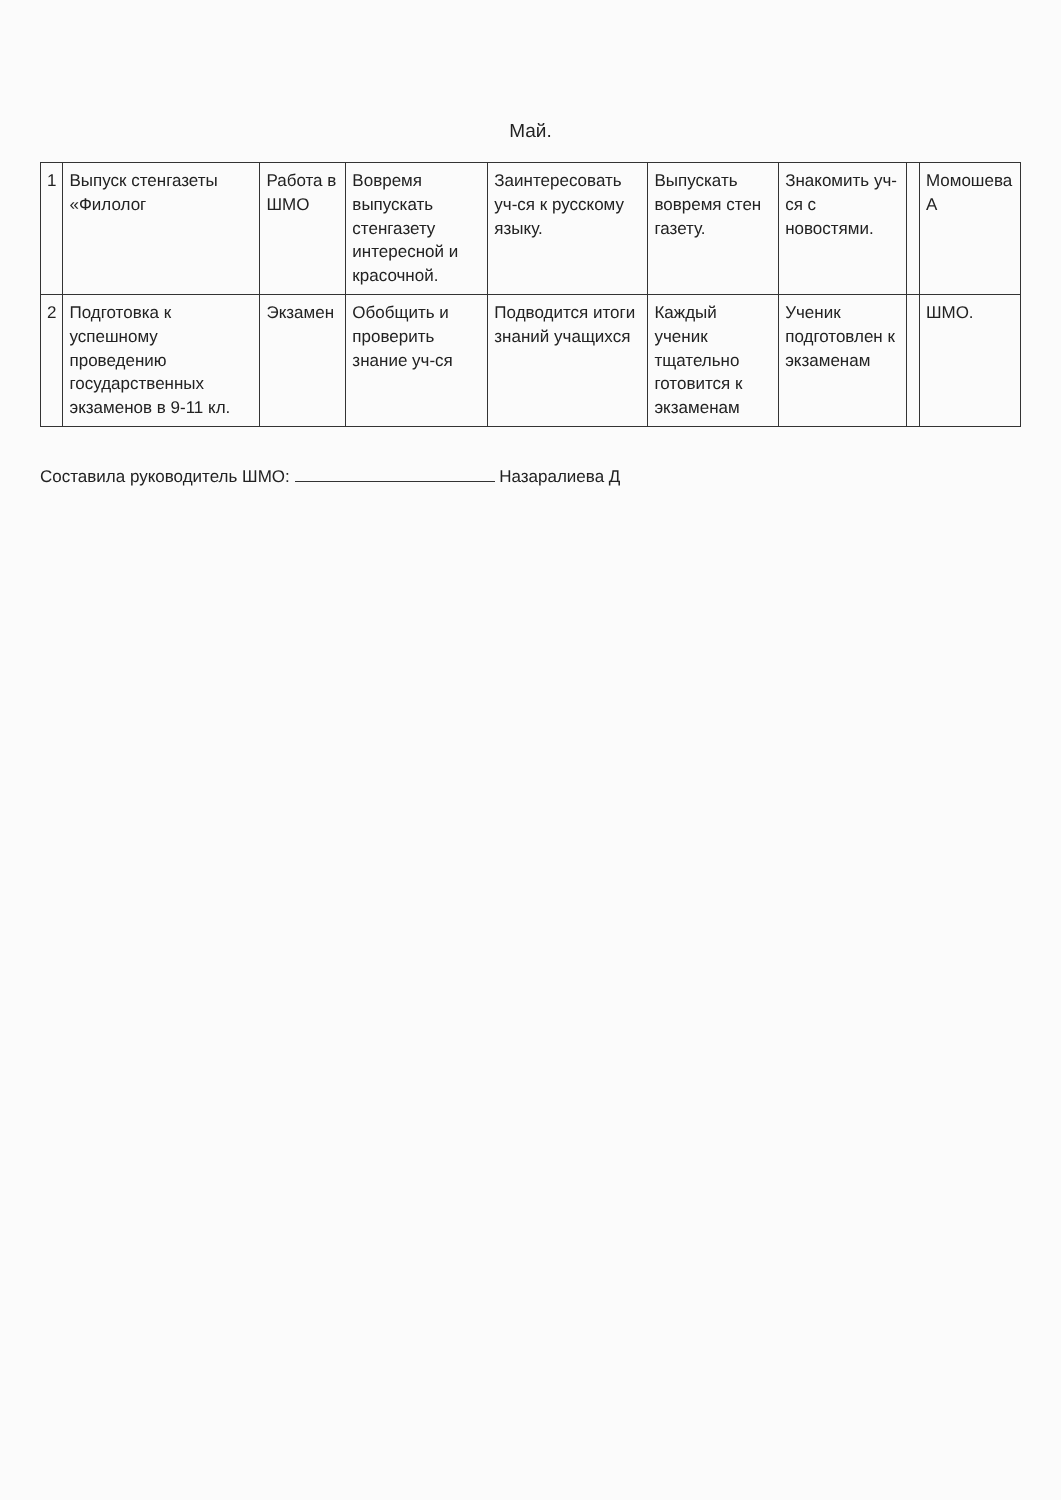Май.
| 1 | Выпуск стенгазеты «Филолог | Работа в ШМО | Вовремя выпускать стенгазету интересной и красочной. | Заинтересовать уч-ся к русскому языку. | Выпускать вовремя стен газету. | Знакомить уч-ся с новостями. | | Момошева А |
| 2 | Подготовка к успешному проведению государственных экзаменов в 9-11 кл. | Экзамен | Обобщить и проверить знание уч-ся | Подводится итоги знаний учащихся | Каждый ученик тщательно готовится к экзаменам | Ученик подготовлен к экзаменам | | ШМО. |
Составила руководитель ШМО: Назаралиева Д